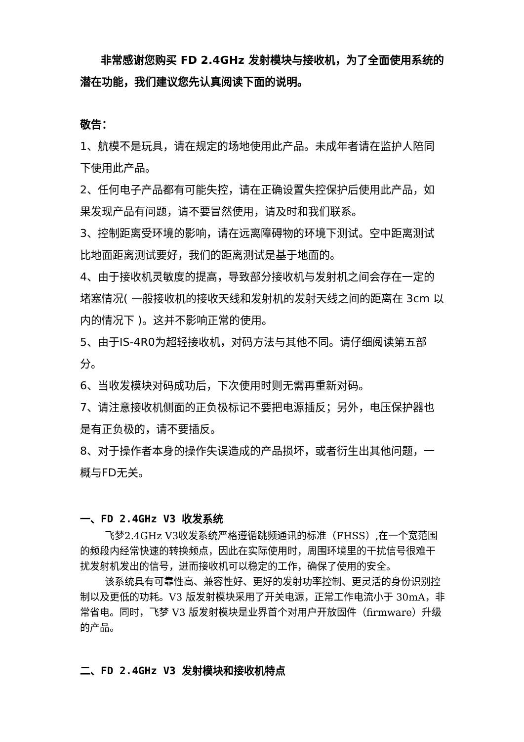非常感谢您购买 FD 2.4GHz 发射模块与接收机，为了全面使用系统的潜在功能，我们建议您先认真阅读下面的说明。
敬告：
1、航模不是玩具，请在规定的场地使用此产品。未成年者请在监护人陪同下使用此产品。
2、任何电子产品都有可能失控，请在正确设置失控保护后使用此产品，如果发现产品有问题，请不要冒然使用，请及时和我们联系。
3、控制距离受环境的影响，请在远离障碍物的环境下测试。空中距离测试比地面距离测试要好，我们的距离测试是基于地面的。
4、由于接收机灵敏度的提高，导致部分接收机与发射机之间会存在一定的堵塞情况( 一般接收机的接收天线和发射机的发射天线之间的距离在 3cm 以内的情况下 )。这并不影响正常的使用。
5、由于IS-4R0为超轻接收机，对码方法与其他不同。请仔细阅读第五部分。
6、当收发模块对码成功后，下次使用时则无需再重新对码。
7、请注意接收机侧面的正负极标记不要把电源插反；另外，电压保护器也是有正负极的，请不要插反。
8、对于操作者本身的操作失误造成的产品损坏，或者衍生出其他问题，一概与FD无关。
一、FD 2.4GHz V3 收发系统
飞梦2.4GHz V3收发系统严格遵循跳频通讯的标准（FHSS）,在一个宽范围的频段内经常快速的转换频点，因此在实际使用时，周围环境里的干扰信号很难干扰发射机发出的信号，进而接收机可以稳定的工作，确保了使用的安全。
该系统具有可靠性高、兼容性好、更好的发射功率控制、更灵活的身份识别控制以及更低的功耗。V3 版发射模块采用了开关电源，正常工作电流小于 30mA，非常省电。同时，飞梦 V3 版发射模块是业界首个对用户开放固件（firmware）升级的产品。
二、FD 2.4GHz V3 发射模块和接收机特点